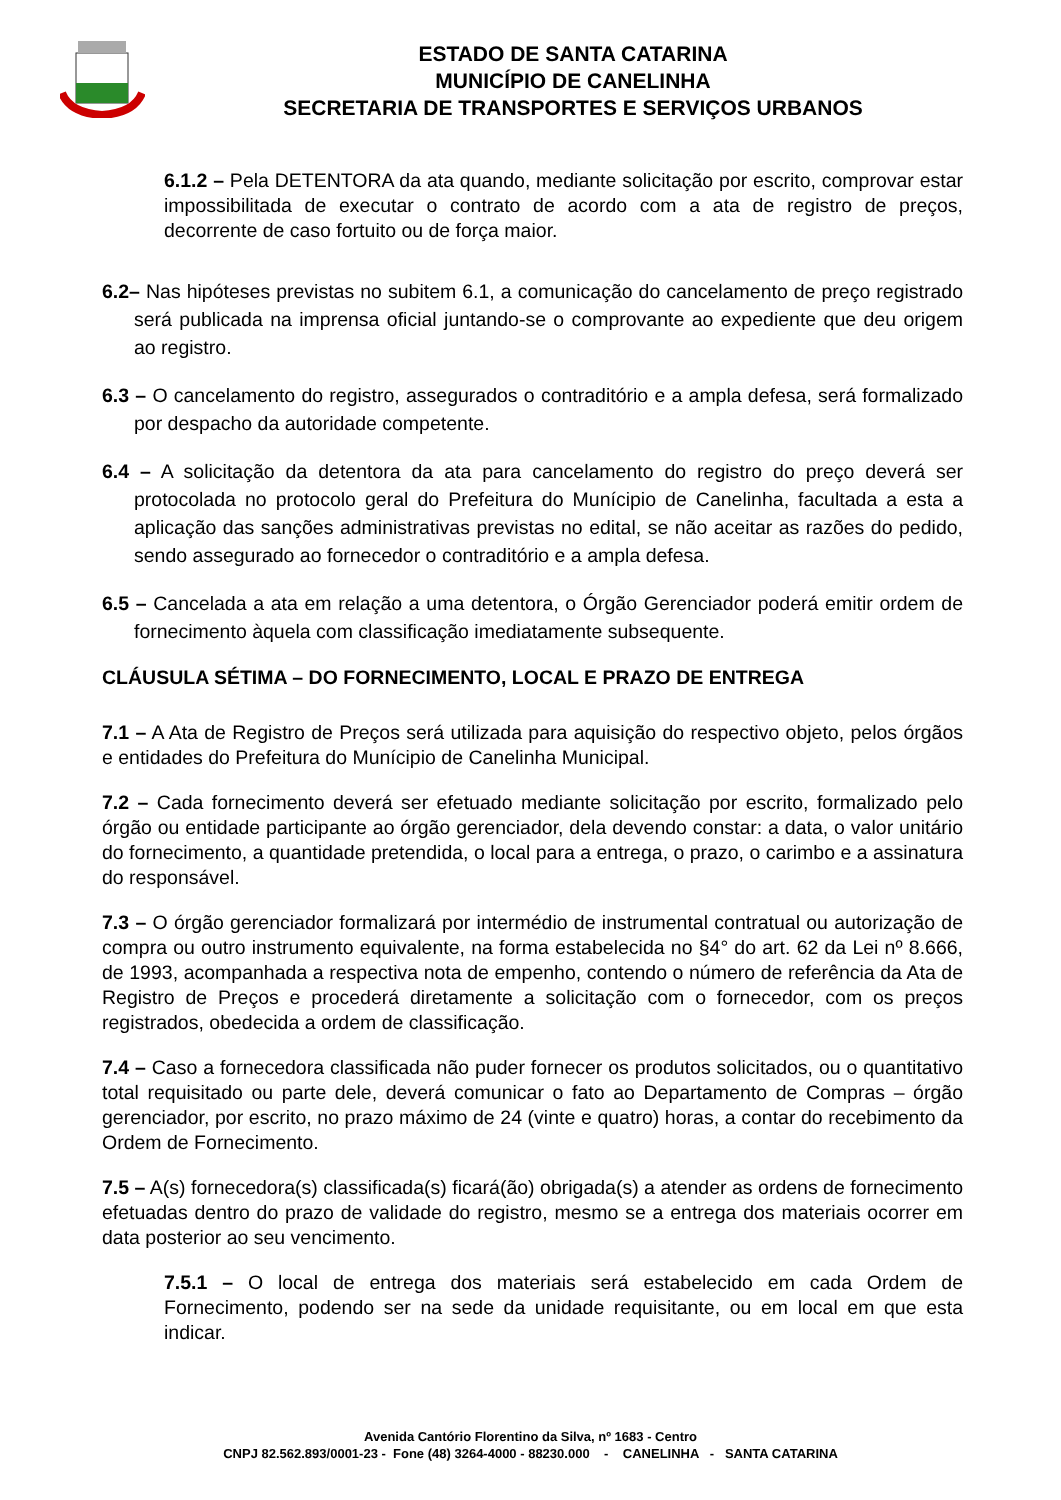ESTADO DE SANTA CATARINA
MUNICÍPIO DE CANELINHA
SECRETARIA DE TRANSPORTES E SERVIÇOS URBANOS
6.1.2 – Pela DETENTORA da ata quando, mediante solicitação por escrito, comprovar estar impossibilitada de executar o contrato de acordo com a ata de registro de preços, decorrente de caso fortuito ou de força maior.
6.2– Nas hipóteses previstas no subitem 6.1, a comunicação do cancelamento de preço registrado será publicada na imprensa oficial juntando-se o comprovante ao expediente que deu origem ao registro.
6.3 – O cancelamento do registro, assegurados o contraditório e a ampla defesa, será formalizado por despacho da autoridade competente.
6.4 – A solicitação da detentora da ata para cancelamento do registro do preço deverá ser protocolada no protocolo geral do Prefeitura do Munícipio de Canelinha, facultada a esta a aplicação das sanções administrativas previstas no edital, se não aceitar as razões do pedido, sendo assegurado ao fornecedor o contraditório e a ampla defesa.
6.5 – Cancelada a ata em relação a uma detentora, o Órgão Gerenciador poderá emitir ordem de fornecimento àquela com classificação imediatamente subsequente.
CLÁUSULA SÉTIMA – DO FORNECIMENTO, LOCAL E PRAZO DE ENTREGA
7.1 – A Ata de Registro de Preços será utilizada para aquisição do respectivo objeto, pelos órgãos e entidades do Prefeitura do Munícipio de Canelinha Municipal.
7.2 – Cada fornecimento deverá ser efetuado mediante solicitação por escrito, formalizado pelo órgão ou entidade participante ao órgão gerenciador, dela devendo constar: a data, o valor unitário do fornecimento, a quantidade pretendida, o local para a entrega, o prazo, o carimbo e a assinatura do responsável.
7.3 – O órgão gerenciador formalizará por intermédio de instrumental contratual ou autorização de compra ou outro instrumento equivalente, na forma estabelecida no §4° do art. 62 da Lei nº 8.666, de 1993, acompanhada a respectiva nota de empenho, contendo o número de referência da Ata de Registro de Preços e procederá diretamente a solicitação com o fornecedor, com os preços registrados, obedecida a ordem de classificação.
7.4 – Caso a fornecedora classificada não puder fornecer os produtos solicitados, ou o quantitativo total requisitado ou parte dele, deverá comunicar o fato ao Departamento de Compras – órgão gerenciador, por escrito, no prazo máximo de 24 (vinte e quatro) horas, a contar do recebimento da Ordem de Fornecimento.
7.5 – A(s) fornecedora(s) classificada(s) ficará(ão) obrigada(s) a atender as ordens de fornecimento efetuadas dentro do prazo de validade do registro, mesmo se a entrega dos materiais ocorrer em data posterior ao seu vencimento.
7.5.1 – O local de entrega dos materiais será estabelecido em cada Ordem de Fornecimento, podendo ser na sede da unidade requisitante, ou em local em que esta indicar.
Avenida Cantório Florentino da Silva, nº 1683 - Centro
CNPJ 82.562.893/0001-23 - Fone (48) 3264-4000 - 88230.000 - CANELINHA - SANTA CATARINA